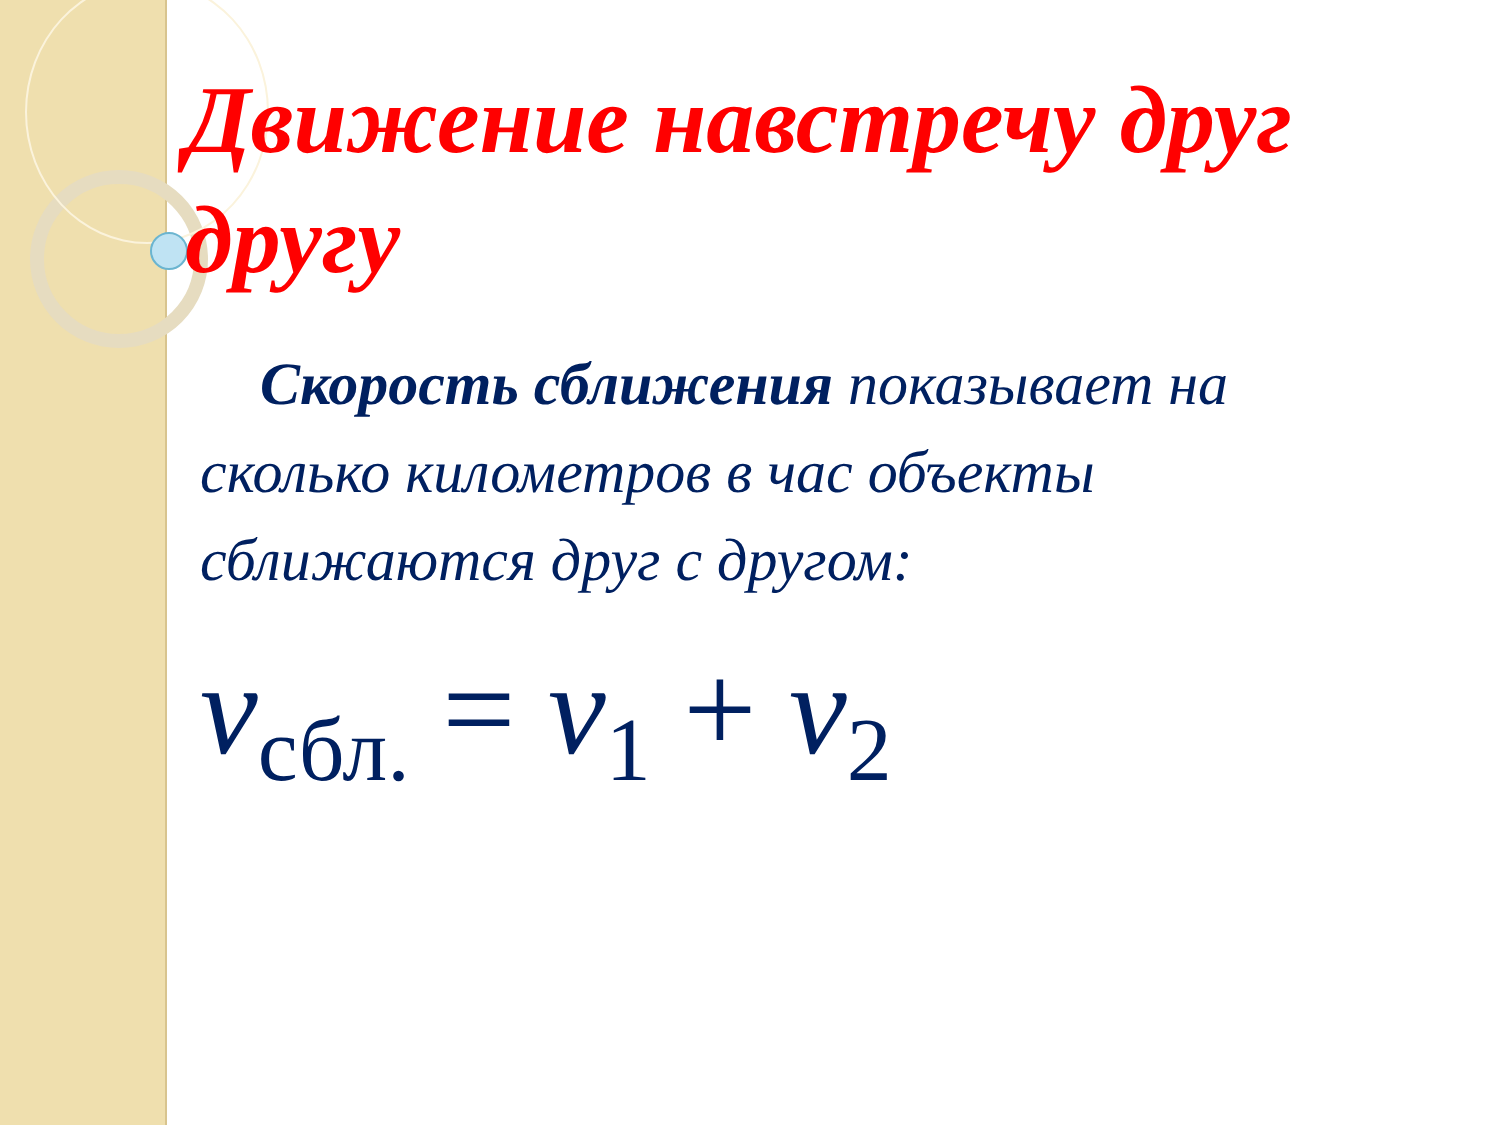Движение навстречу друг другу
Скорость сближения показывает на сколько километров в час объекты сближаются друг с другом:
v<sub>сбл.</sub> = v<sub>1</sub> + v<sub>2</sub>